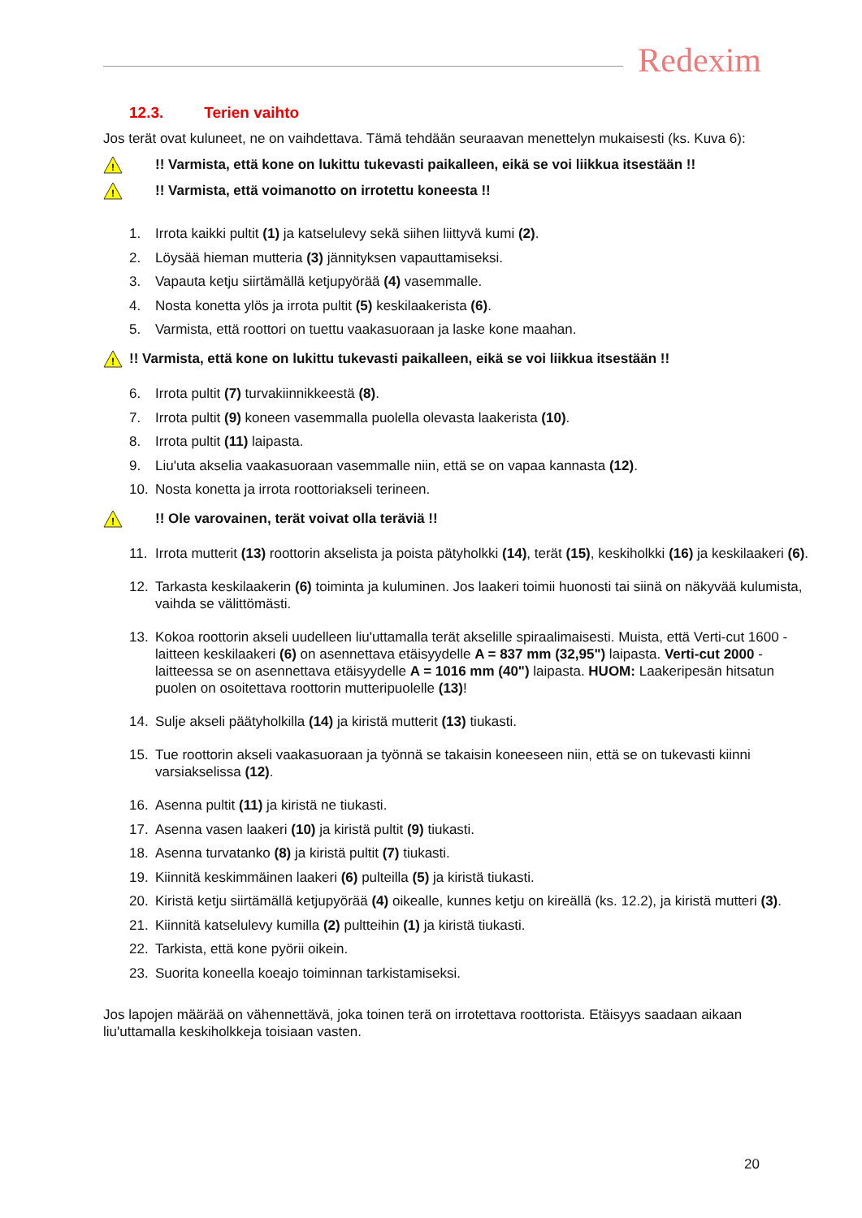Redexim
12.3. Terien vaihto
Jos terät ovat kuluneet, ne on vaihdettava. Tämä tehdään seuraavan menettelyn mukaisesti (ks. Kuva 6):
!
!! Varmista, että kone on lukittu tukevasti paikalleen, eikä se voi liikkua itsestään !!
!
!! Varmista, että voimanotto on irrotettu koneesta !!
1. Irrota kaikki pultit (1) ja katselulevy sekä siihen liittyvä kumi (2).
2. Löysää hieman mutteria (3) jännityksen vapauttamiseksi.
3. Vapauta ketju siirtämällä ketjupyörää (4) vasemmalle.
4. Nosta konetta ylös ja irrota pultit (5) keskilaakerista (6).
5. Varmista, että roottori on tuettu vaakasuoraan ja laske kone maahan.
!
!! Varmista, että kone on lukittu tukevasti paikalleen, eikä se voi liikkua itsestään !!
6. Irrota pultit (7) turvakiinnikkeestä (8).
7. Irrota pultit (9) koneen vasemmalla puolella olevasta laakerista (10).
8. Irrota pultit (11) laipasta.
9. Liu'uta akselia vaakasuoraan vasemmalle niin, että se on vapaa kannasta (12).
10. Nosta konetta ja irrota roottoriakseli terineen.
!
!! Ole varovainen, terät voivat olla teräviä !!
11. Irrota mutterit (13) roottorin akselista ja poista pätyholkki (14), terät (15), keskiholkki (16) ja keskilaakeri (6).
12. Tarkasta keskilaakerin (6) toiminta ja kuluminen. Jos laakeri toimii huonosti tai siinä on näkyvää kulumista, vaihda se välittömästi.
13. Kokoa roottorin akseli uudelleen liu'uttamalla terät akselille spiraalimaisesti. Muista, että Verti-cut 1600 -laitteen keskilaakeri (6) on asennettava etäisyydelle A = 837 mm (32,95") laipasta. Verti-cut 2000 -laitteessa se on asennettava etäisyydelle A = 1016 mm (40") laipasta. HUOM: Laakeripesän hitsatun puolen on osoitettava roottorin mutteripuolelle (13)!
14. Sulje akseli päätyholkilla (14) ja kiristä mutterit (13) tiukasti.
15. Tue roottorin akseli vaakasuoraan ja työnnä se takaisin koneeseen niin, että se on tukevasti kiinni varsiakselissa (12).
16. Asenna pultit (11) ja kiristä ne tiukasti.
17. Asenna vasen laakeri (10) ja kiristä pultit (9) tiukasti.
18. Asenna turvatanko (8) ja kiristä pultit (7) tiukasti.
19. Kiinnitä keskimmäinen laakeri (6) pulteilla (5) ja kiristä tiukasti.
20. Kiristä ketju siirtämällä ketjupyörää (4) oikealle, kunnes ketju on kireällä (ks. 12.2), ja kiristä mutteri (3).
21. Kiinnitä katselulevy kumilla (2) pultteihin (1) ja kiristä tiukasti.
22. Tarkista, että kone pyörii oikein.
23. Suorita koneella koeajo toiminnan tarkistamiseksi.
Jos lapojen määrää on vähennettävä, joka toinen terä on irrotettava roottorista. Etäisyys saadaan aikaan liu'uttamalla keskiholkkeja toisiaan vasten.
20